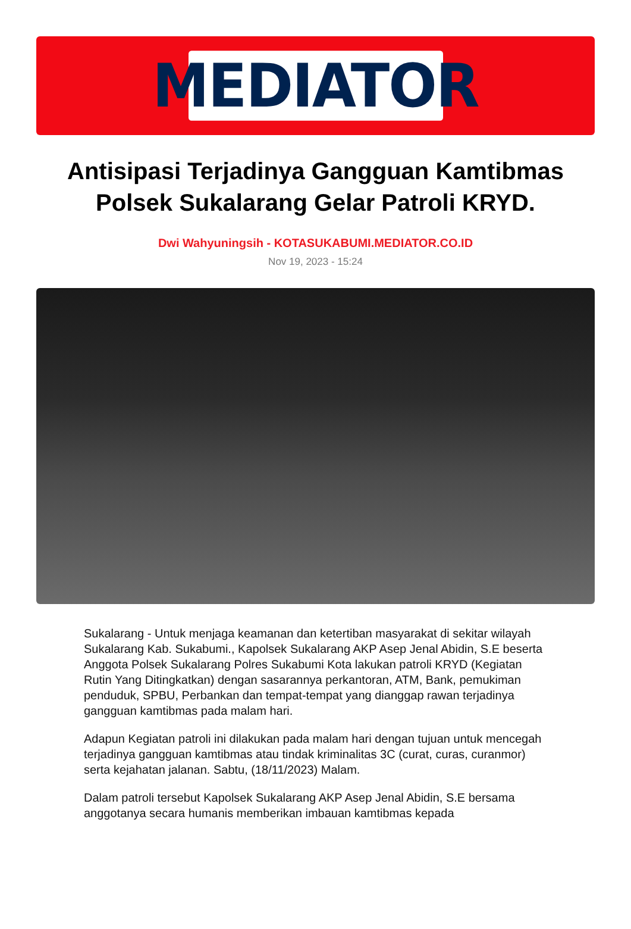MEDIATOR
Antisipasi Terjadinya Gangguan Kamtibmas Polsek Sukalarang Gelar Patroli KRYD.
Dwi Wahyuningsih - KOTASUKABUMI.MEDIATOR.CO.ID
Nov 19, 2023 - 15:24
Sukalarang - Untuk menjaga keamanan dan ketertiban masyarakat di sekitar wilayah Sukalarang Kab. Sukabumi., Kapolsek Sukalarang AKP Asep Jenal Abidin, S.E beserta Anggota Polsek Sukalarang Polres Sukabumi Kota lakukan patroli KRYD (Kegiatan Rutin Yang Ditingkatkan) dengan sasarannya perkantoran, ATM, Bank, pemukiman penduduk, SPBU, Perbankan dan tempat-tempat yang dianggap rawan terjadinya gangguan kamtibmas pada malam hari.
Adapun Kegiatan patroli ini dilakukan pada malam hari dengan tujuan untuk mencegah terjadinya gangguan kamtibmas atau tindak kriminalitas 3C (curat, curas, curanmor) serta kejahatan jalanan. Sabtu, (18/11/2023) Malam.
Dalam patroli tersebut Kapolsek Sukalarang AKP Asep Jenal Abidin, S.E bersama anggotanya secara humanis memberikan imbauan kamtibmas kepada